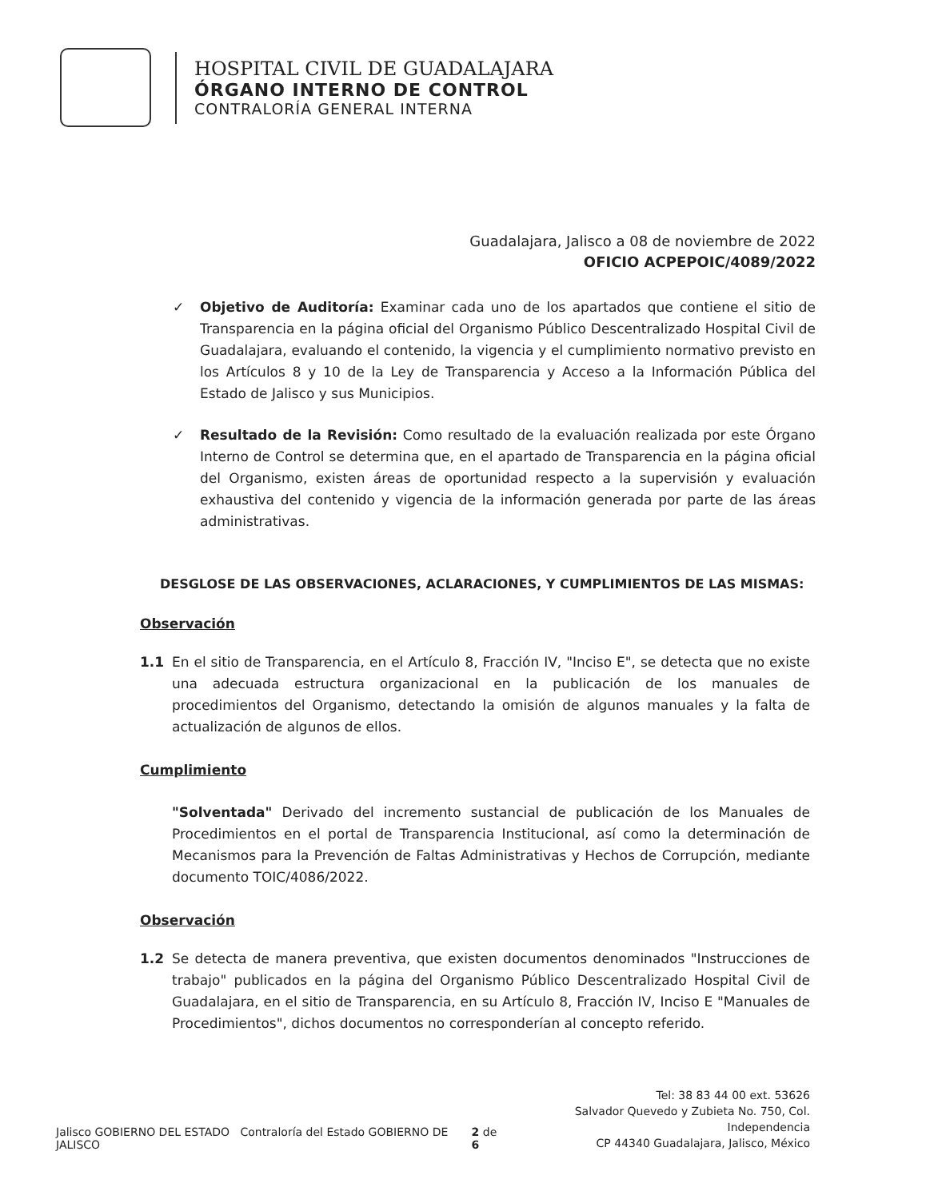HOSPITAL CIVIL DE GUADALAJARA
ÓRGANO INTERNO DE CONTROL
CONTRALORÍA GENERAL INTERNA
Guadalajara, Jalisco a 08 de noviembre de 2022
OFICIO ACPEPOIC/4089/2022
✓ Objetivo de Auditoría: Examinar cada uno de los apartados que contiene el sitio de Transparencia en la página oficial del Organismo Público Descentralizado Hospital Civil de Guadalajara, evaluando el contenido, la vigencia y el cumplimiento normativo previsto en los Artículos 8 y 10 de la Ley de Transparencia y Acceso a la Información Pública del Estado de Jalisco y sus Municipios.
✓ Resultado de la Revisión: Como resultado de la evaluación realizada por este Órgano Interno de Control se determina que, en el apartado de Transparencia en la página oficial del Organismo, existen áreas de oportunidad respecto a la supervisión y evaluación exhaustiva del contenido y vigencia de la información generada por parte de las áreas administrativas.
DESGLOSE DE LAS OBSERVACIONES, ACLARACIONES, Y CUMPLIMIENTOS DE LAS MISMAS:
Observación
1.1 En el sitio de Transparencia, en el Artículo 8, Fracción IV, "Inciso E", se detecta que no existe una adecuada estructura organizacional en la publicación de los manuales de procedimientos del Organismo, detectando la omisión de algunos manuales y la falta de actualización de algunos de ellos.
Cumplimiento
"Solventada" Derivado del incremento sustancial de publicación de los Manuales de Procedimientos en el portal de Transparencia Institucional, así como la determinación de Mecanismos para la Prevención de Faltas Administrativas y Hechos de Corrupción, mediante documento TOIC/4086/2022.
Observación
1.2 Se detecta de manera preventiva, que existen documentos denominados "Instrucciones de trabajo" publicados en la página del Organismo Público Descentralizado Hospital Civil de Guadalajara, en el sitio de Transparencia, en su Artículo 8, Fracción IV, Inciso E "Manuales de Procedimientos", dichos documentos no corresponderían al concepto referido.
Jalisco GOBIERNO DEL ESTADO Contraloría del Estado GOBIERNO DE JALISCO
2 de 6
Tel: 38 83 44 00 ext. 53626
Salvador Quevedo y Zubieta No. 750, Col. Independencia
CP 44340 Guadalajara, Jalisco, México